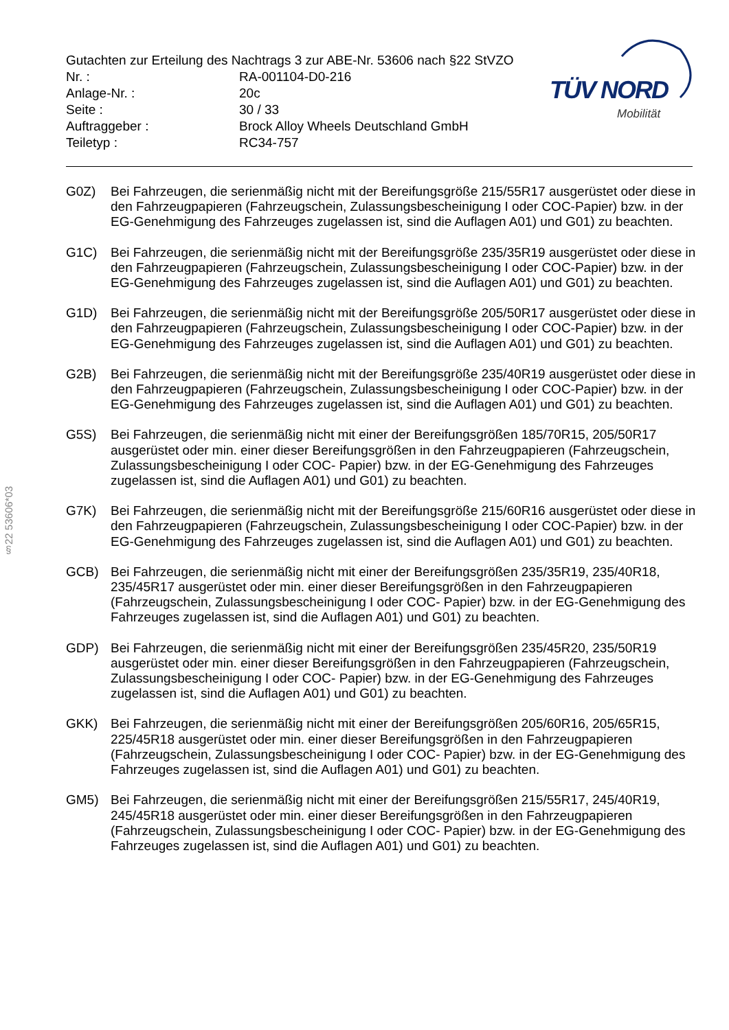Gutachten zur Erteilung des Nachtrags 3 zur ABE-Nr. 53606 nach §22 StVZO
| Nr. : | RA-001104-D0-216 |
| Anlage-Nr. : | 20c |
| Seite : | 30 / 33 |
| Auftraggeber : | Brock Alloy Wheels Deutschland GmbH |
| Teiletyp : | RC34-757 |
TÜV NORD
Mobilität
§22 53606*03
G0Z) Bei Fahrzeugen, die serienmäßig nicht mit der Bereifungsgröße 215/55R17 ausgerüstet oder diese in den Fahrzeugpapieren (Fahrzeugschein, Zulassungsbescheinigung I oder COC-Papier) bzw. in der EG-Genehmigung des Fahrzeuges zugelassen ist, sind die Auflagen A01) und G01) zu beachten.
G1C) Bei Fahrzeugen, die serienmäßig nicht mit der Bereifungsgröße 235/35R19 ausgerüstet oder diese in den Fahrzeugpapieren (Fahrzeugschein, Zulassungsbescheinigung I oder COC-Papier) bzw. in der EG-Genehmigung des Fahrzeuges zugelassen ist, sind die Auflagen A01) und G01) zu beachten.
G1D) Bei Fahrzeugen, die serienmäßig nicht mit der Bereifungsgröße 205/50R17 ausgerüstet oder diese in den Fahrzeugpapieren (Fahrzeugschein, Zulassungsbescheinigung I oder COC-Papier) bzw. in der EG-Genehmigung des Fahrzeuges zugelassen ist, sind die Auflagen A01) und G01) zu beachten.
G2B) Bei Fahrzeugen, die serienmäßig nicht mit der Bereifungsgröße 235/40R19 ausgerüstet oder diese in den Fahrzeugpapieren (Fahrzeugschein, Zulassungsbescheinigung I oder COC-Papier) bzw. in der EG-Genehmigung des Fahrzeuges zugelassen ist, sind die Auflagen A01) und G01) zu beachten.
G5S) Bei Fahrzeugen, die serienmäßig nicht mit einer der Bereifungsgrößen 185/70R15, 205/50R17 ausgerüstet oder min. einer dieser Bereifungsgrößen in den Fahrzeugpapieren (Fahrzeugschein, Zulassungsbescheinigung I oder COC- Papier) bzw. in der EG-Genehmigung des Fahrzeuges zugelassen ist, sind die Auflagen A01) und G01) zu beachten.
G7K) Bei Fahrzeugen, die serienmäßig nicht mit der Bereifungsgröße 215/60R16 ausgerüstet oder diese in den Fahrzeugpapieren (Fahrzeugschein, Zulassungsbescheinigung I oder COC-Papier) bzw. in der EG-Genehmigung des Fahrzeuges zugelassen ist, sind die Auflagen A01) und G01) zu beachten.
GCB) Bei Fahrzeugen, die serienmäßig nicht mit einer der Bereifungsgrößen 235/35R19, 235/40R18, 235/45R17 ausgerüstet oder min. einer dieser Bereifungsgrößen in den Fahrzeugpapieren (Fahrzeugschein, Zulassungsbescheinigung I oder COC- Papier) bzw. in der EG-Genehmigung des Fahrzeuges zugelassen ist, sind die Auflagen A01) und G01) zu beachten.
GDP) Bei Fahrzeugen, die serienmäßig nicht mit einer der Bereifungsgrößen 235/45R20, 235/50R19 ausgerüstet oder min. einer dieser Bereifungsgrößen in den Fahrzeugpapieren (Fahrzeugschein, Zulassungsbescheinigung I oder COC- Papier) bzw. in der EG-Genehmigung des Fahrzeuges zugelassen ist, sind die Auflagen A01) und G01) zu beachten.
GKK) Bei Fahrzeugen, die serienmäßig nicht mit einer der Bereifungsgrößen 205/60R16, 205/65R15, 225/45R18 ausgerüstet oder min. einer dieser Bereifungsgrößen in den Fahrzeugpapieren (Fahrzeugschein, Zulassungsbescheinigung I oder COC- Papier) bzw. in der EG-Genehmigung des Fahrzeuges zugelassen ist, sind die Auflagen A01) und G01) zu beachten.
GM5) Bei Fahrzeugen, die serienmäßig nicht mit einer der Bereifungsgrößen 215/55R17, 245/40R19, 245/45R18 ausgerüstet oder min. einer dieser Bereifungsgrößen in den Fahrzeugpapieren (Fahrzeugschein, Zulassungsbescheinigung I oder COC- Papier) bzw. in der EG-Genehmigung des Fahrzeuges zugelassen ist, sind die Auflagen A01) und G01) zu beachten.